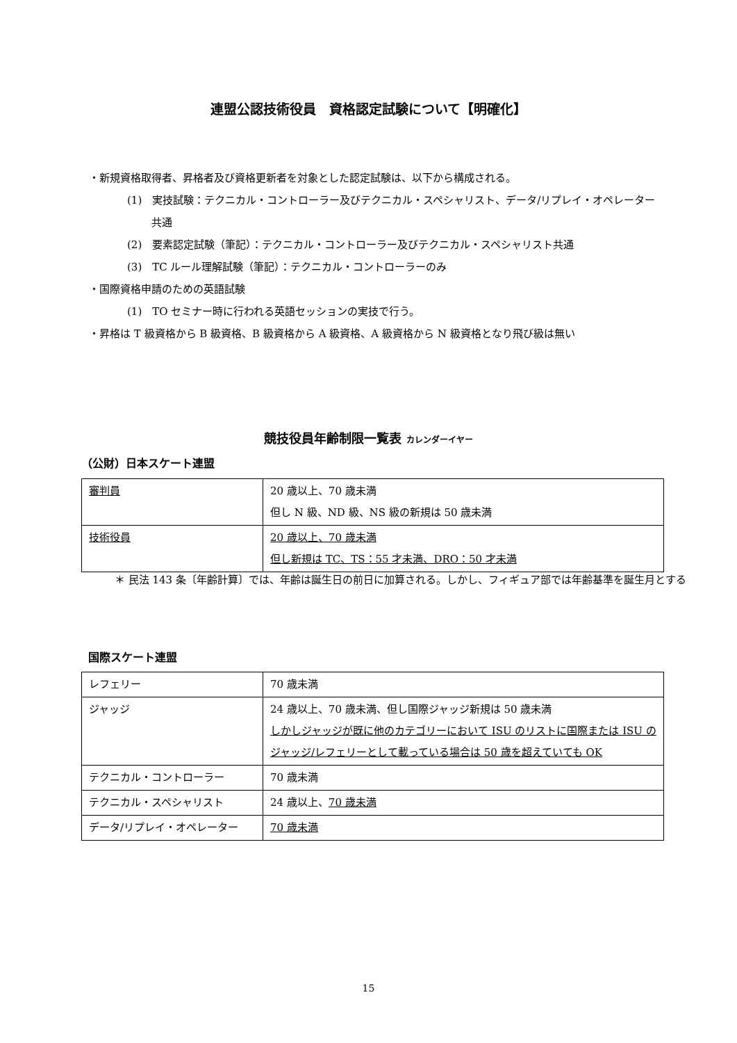連盟公認技術役員　資格認定試験について【明確化】
・新規資格取得者、昇格者及び資格更新者を対象とした認定試験は、以下から構成される。
(1)　実技試験：テクニカル・コントローラー及びテクニカル・スペシャリスト、データ/リプレイ・オペレーター共通
(2)　要素認定試験（筆記）：テクニカル・コントローラー及びテクニカル・スペシャリスト共通
(3)　TC ルール理解試験（筆記）：テクニカル・コントローラーのみ
・国際資格申請のための英語試験
(1)　TO セミナー時に行われる英語セッションの実技で行う。
・昇格は T 級資格から B 級資格、B 級資格から A 級資格、A 級資格から N 級資格となり飛び級は無い
競技役員年齢制限一覧表 カレンダーイヤー
（公財）日本スケート連盟
| 審判員 | 20 歳以上、70 歳未満 但し N 級、ND 級、NS 級の新規は 50 歳未満 |
| 技術役員 | 20 歳以上、70 歳未満 但し新規は TC、TS：55 才未満、DRO：50 才未満 |
＊ 民法 143 条〔年齢計算〕では、年齢は誕生日の前日に加算される。しかし、フィギュア部では年齢基準を誕生月とする
国際スケート連盟
| レフェリー | 70 歳未満 |
| ジャッジ | 24 歳以上、70 歳未満、但し国際ジャッジ新規は 50 歳未満 しかしジャッジが既に他のカテゴリーにおいて ISU のリストに国際または ISU のジャッジ/レフェリーとして載っている場合は 50 歳を超えていても OK |
| テクニカル・コントローラー | 70 歳未満 |
| テクニカル・スペシャリスト | 24 歳以上、 70 歳未満 |
| データ/リプレイ・オペレーター | 70 歳未満 |
15